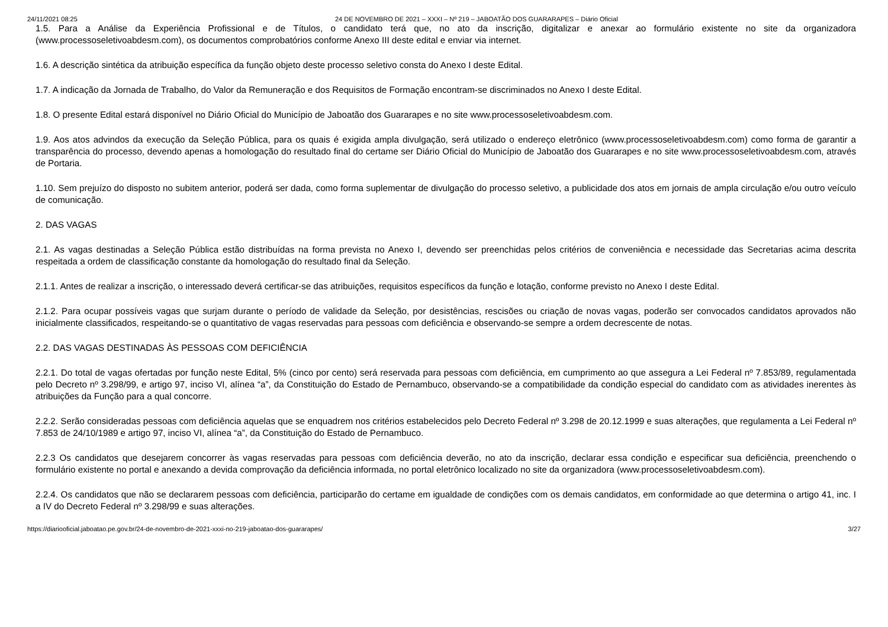24/11/2021 08:25 24 DE NOVEMBRO DE 2021 – XXXI – Nº 219 – JABOATÃO DOS GUARARAPES – Diário Oficial
1.5. Para a Análise da Experiência Profissional e de Títulos, o candidato terá que, no ato da inscrição, digitalizar e anexar ao formulário existente no site da organizadora (www.processoseletivoabdesm.com), os documentos comprobatórios conforme Anexo III deste edital e enviar via internet.
1.6. A descrição sintética da atribuição específica da função objeto deste processo seletivo consta do Anexo I deste Edital.
1.7. A indicação da Jornada de Trabalho, do Valor da Remuneração e dos Requisitos de Formação encontram-se discriminados no Anexo I deste Edital.
1.8. O presente Edital estará disponível no Diário Oficial do Município de Jaboatão dos Guararapes e no site www.processoseletivoabdesm.com.
1.9. Aos atos advindos da execução da Seleção Pública, para os quais é exigida ampla divulgação, será utilizado o endereço eletrônico (www.processoseletivoabdesm.com) como forma de garantir a transparência do processo, devendo apenas a homologação do resultado final do certame ser Diário Oficial do Município de Jaboatão dos Guararapes e no site www.processoseletivoabdesm.com, através de Portaria.
1.10. Sem prejuízo do disposto no subitem anterior, poderá ser dada, como forma suplementar de divulgação do processo seletivo, a publicidade dos atos em jornais de ampla circulação e/ou outro veículo de comunicação.
2. DAS VAGAS
2.1. As vagas destinadas a Seleção Pública estão distribuídas na forma prevista no Anexo I, devendo ser preenchidas pelos critérios de conveniência e necessidade das Secretarias acima descrita respeitada a ordem de classificação constante da homologação do resultado final da Seleção.
2.1.1. Antes de realizar a inscrição, o interessado deverá certificar-se das atribuições, requisitos específicos da função e lotação, conforme previsto no Anexo I deste Edital.
2.1.2. Para ocupar possíveis vagas que surjam durante o período de validade da Seleção, por desistências, rescisões ou criação de novas vagas, poderão ser convocados candidatos aprovados não inicialmente classificados, respeitando-se o quantitativo de vagas reservadas para pessoas com deficiência e observando-se sempre a ordem decrescente de notas.
2.2. DAS VAGAS DESTINADAS ÀS PESSOAS COM DEFICIÊNCIA
2.2.1. Do total de vagas ofertadas por função neste Edital, 5% (cinco por cento) será reservada para pessoas com deficiência, em cumprimento ao que assegura a Lei Federal nº 7.853/89, regulamentada pelo Decreto nº 3.298/99, e artigo 97, inciso VI, alínea “a”, da Constituição do Estado de Pernambuco, observando-se a compatibilidade da condição especial do candidato com as atividades inerentes às atribuições da Função para a qual concorre.
2.2.2. Serão consideradas pessoas com deficiência aquelas que se enquadrem nos critérios estabelecidos pelo Decreto Federal nº 3.298 de 20.12.1999 e suas alterações, que regulamenta a Lei Federal nº 7.853 de 24/10/1989 e artigo 97, inciso VI, alínea “a”, da Constituição do Estado de Pernambuco.
2.2.3 Os candidatos que desejarem concorrer às vagas reservadas para pessoas com deficiência deverão, no ato da inscrição, declarar essa condição e especificar sua deficiência, preenchendo o formulário existente no portal e anexando a devida comprovação da deficiência informada, no portal eletrônico localizado no site da organizadora (www.processoseletivoabdesm.com).
2.2.4. Os candidatos que não se declararem pessoas com deficiência, participarão do certame em igualdade de condições com os demais candidatos, em conformidade ao que determina o artigo 41, inc. I a IV do Decreto Federal nº 3.298/99 e suas alterações.
https://diariooficial.jaboatao.pe.gov.br/24-de-novembro-de-2021-xxxi-no-219-jaboatao-dos-guararapes/ 3/27